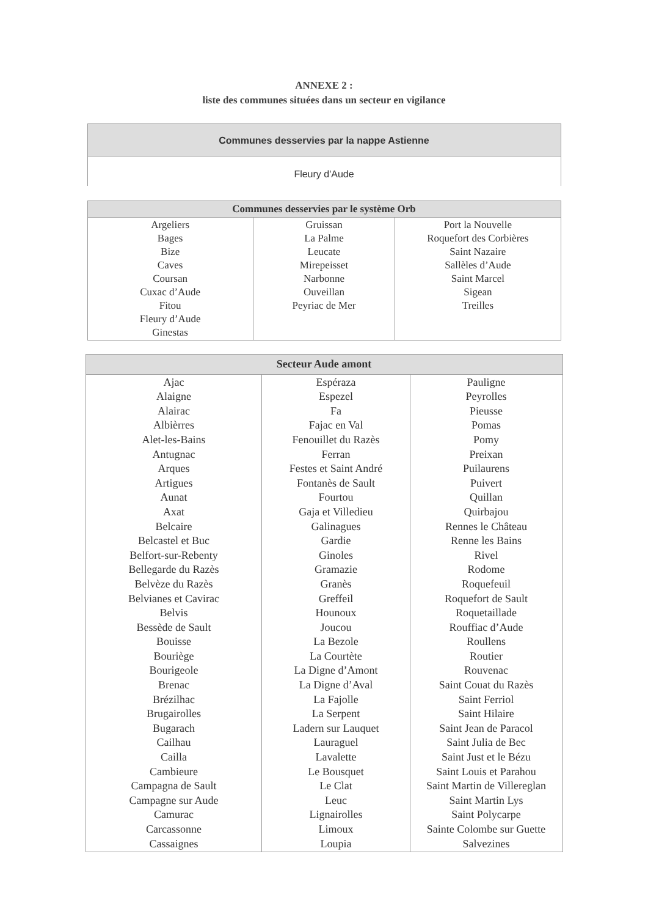ANNEXE 2 :
liste des communes situées dans un secteur en vigilance
| Communes desservies par la nappe Astienne |
| --- |
| Fleury d'Aude |
| Communes desservies par le système Orb | | |
| --- | --- | --- |
| Argeliers Bages Bize Caves Coursan Cuxac d’Aude Fitou Fleury d’Aude Ginestas | Gruissan La Palme Leucate Mirepeisset Narbonne Ouveillan Peyriac de Mer | Port la Nouvelle Roquefort des Corbières Saint Nazaire Sallèles d’Aude Saint Marcel Sigean Treilles |
| Secteur Aude amont | | |
| --- | --- | --- |
| Ajac Alaigne Alairac Albièrres Alet-les-Bains Antugnac Arques Artigues Aunat Axat Belcaire Belcastel et Buc Belfort-sur-Rebenty Bellegarde du Razès Belvèze du Razès Belvianes et Cavirac Belvis Bessède de Sault Bouisse Bouriège Bourigeole Brenac Brézilhac Brugairolles Bugarach Cailhau Cailla Cambieure Campagna de Sault Campagne sur Aude Camurac Carcassonne Cassaignes | Espéraza Espezel Fa Fajac en Val Fenouillet du Razès Ferran Festes et Saint André Fontanès de Sault Fourtou Gaja et Villedieu Galinagues Gardie Ginoles Gramazie Granès Greffeil Hounoux Joucou La Bezole La Courtète La Digne d’Amont La Digne d’Aval La Fajolle La Serpent Ladern sur Lauquet Lauraguel Lavalette Le Bousquet Le Clat Leuc Lignairolles Limoux Loupia | Pauligne Peyrolles Pieusse Pomas Pomy Preixan Puilaurens Puivert Quillan Quirbajou Rennes le Château Renne les Bains Rivel Rodome Roquefeuil Roquefort de Sault Roquetaillade Rouffiac d’Aude Roullens Routier Rouvenac Saint Couat du Razès Saint Ferriol Saint Hilaire Saint Jean de Paracol Saint Julia de Bec Saint Just et le Bézu Saint Louis et Parahou Saint Martin de Villereglan Saint Martin Lys Saint Polycarpe Sainte Colombe sur Guette Salvezines |